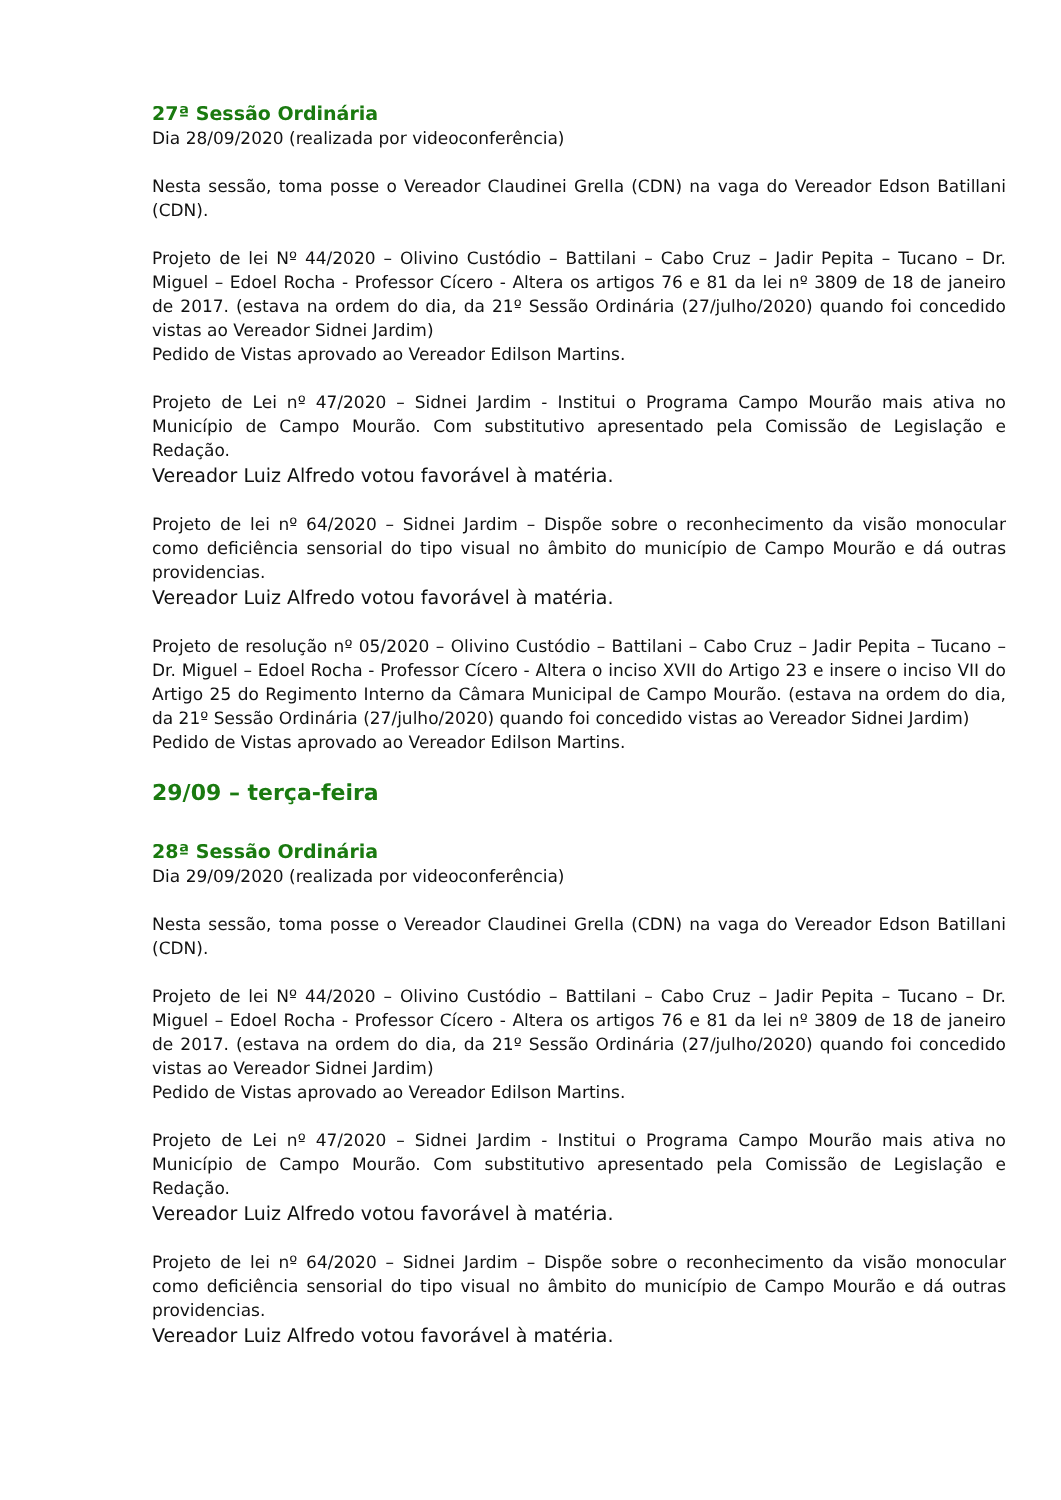27ª Sessão Ordinária
Dia 28/09/2020 (realizada por videoconferência)
Nesta sessão, toma posse o Vereador Claudinei Grella (CDN) na vaga do Vereador Edson Batillani (CDN).
Projeto de lei Nº 44/2020 – Olivino Custódio – Battilani – Cabo Cruz – Jadir Pepita – Tucano – Dr. Miguel – Edoel Rocha - Professor Cícero - Altera os artigos 76 e 81 da lei nº 3809 de 18 de janeiro de 2017. (estava na ordem do dia, da 21º Sessão Ordinária (27/julho/2020) quando foi concedido vistas ao Vereador Sidnei Jardim)
Pedido de Vistas aprovado ao Vereador Edilson Martins.
Projeto de Lei nº 47/2020 – Sidnei Jardim - Institui o Programa Campo Mourão mais ativa no Município de Campo Mourão. Com substitutivo apresentado pela Comissão de Legislação e Redação.
Vereador Luiz Alfredo votou favorável à matéria.
Projeto de lei nº 64/2020 – Sidnei Jardim – Dispõe sobre o reconhecimento da visão monocular como deficiência sensorial do tipo visual no âmbito do município de Campo Mourão e dá outras providencias.
Vereador Luiz Alfredo votou favorável à matéria.
Projeto de resolução nº 05/2020 – Olivino Custódio – Battilani – Cabo Cruz – Jadir Pepita – Tucano – Dr. Miguel – Edoel Rocha - Professor Cícero - Altera o inciso XVII do Artigo 23 e insere o inciso VII do Artigo 25 do Regimento Interno da Câmara Municipal de Campo Mourão. (estava na ordem do dia, da 21º Sessão Ordinária (27/julho/2020) quando foi concedido vistas ao Vereador Sidnei Jardim)
Pedido de Vistas aprovado ao Vereador Edilson Martins.
29/09 – terça-feira
28ª Sessão Ordinária
Dia 29/09/2020 (realizada por videoconferência)
Nesta sessão, toma posse o Vereador Claudinei Grella (CDN) na vaga do Vereador Edson Batillani (CDN).
Projeto de lei Nº 44/2020 – Olivino Custódio – Battilani – Cabo Cruz – Jadir Pepita – Tucano – Dr. Miguel – Edoel Rocha - Professor Cícero - Altera os artigos 76 e 81 da lei nº 3809 de 18 de janeiro de 2017. (estava na ordem do dia, da 21º Sessão Ordinária (27/julho/2020) quando foi concedido vistas ao Vereador Sidnei Jardim)
Pedido de Vistas aprovado ao Vereador Edilson Martins.
Projeto de Lei nº 47/2020 – Sidnei Jardim - Institui o Programa Campo Mourão mais ativa no Município de Campo Mourão. Com substitutivo apresentado pela Comissão de Legislação e Redação.
Vereador Luiz Alfredo votou favorável à matéria.
Projeto de lei nº 64/2020 – Sidnei Jardim – Dispõe sobre o reconhecimento da visão monocular como deficiência sensorial do tipo visual no âmbito do município de Campo Mourão e dá outras providencias.
Vereador Luiz Alfredo votou favorável à matéria.